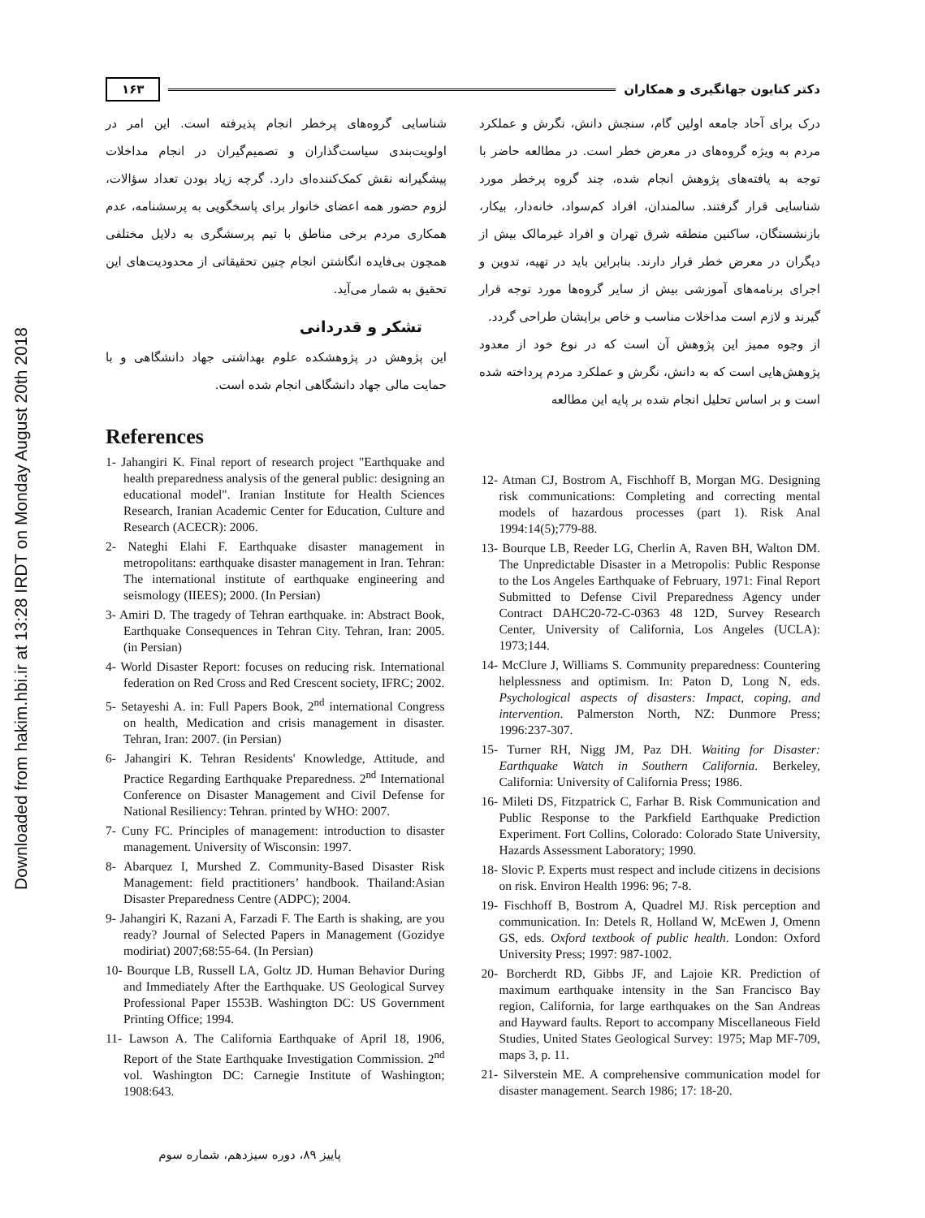Downloaded from hakim.hbi.ir at 13:28 IRDT on Monday August 20th 2018
دکتر کتایون جهانگیری و همکاران ۱۶۳
درک برای آحاد جامعه اولین گام، سنجش دانش، نگرش و عملکرد مردم به ویژه گروه‌های در معرض خطر است. در مطالعه حاضر با توجه به یافته‌های پژوهش انجام شده، چند گروه پرخطر مورد شناسایی قرار گرفتند. سالمندان، افراد کم‌سواد، خانه‌دار، بیکار، بازنشستگان، ساکنین منطقه شرق تهران و افراد غیرمالک بیش از دیگران در معرض خطر قرار دارند. بنابراین باید در تهیه، تدوین و اجرای برنامه‌های آموزشی بیش از سایر گروه‌ها مورد توجه قرار گیرند و لازم است مداخلات مناسب و خاص برایشان طراحی گردد.
از وجوه ممیز این پژوهش آن است که در نوع خود از معدود پژوهش‌هایی است که به دانش، نگرش و عملکرد مردم پرداخته شده است و بر اساس تحلیل انجام شده بر پایه این مطالعه
شناسایی گروه‌های پرخطر انجام پذیرفته است. این امر در اولویت‌بندی سیاست‌گذاران و تصمیم‌گیران در انجام مداخلات پیشگیرانه نقش کمک‌کننده‌ای دارد. گرچه زیاد بودن تعداد سؤالات، لزوم حضور همه اعضای خانوار برای پاسخگویی به پرسشنامه، عدم همکاری مردم برخی مناطق با تیم پرسشگری به دلایل مختلفی همچون بی‌فایده انگاشتن انجام چنین تحقیقاتی از محدودیت‌های این تحقیق به شمار می‌آید.
تشکر و قدردانی
این پژوهش در پژوهشکده علوم بهداشتی جهاد دانشگاهی و با حمایت مالی جهاد دانشگاهی انجام شده است.
References
1- Jahangiri K. Final report of research project "Earthquake and health preparedness analysis of the general public: designing an educational model". Iranian Institute for Health Sciences Research, Iranian Academic Center for Education, Culture and Research (ACECR): 2006.
2- Nateghi Elahi F. Earthquake disaster management in metropolitans: earthquake disaster management in Iran. Tehran: The international institute of earthquake engineering and seismology (IIEES); 2000. (In Persian)
3- Amiri D. The tragedy of Tehran earthquake. in: Abstract Book, Earthquake Consequences in Tehran City. Tehran, Iran: 2005. (in Persian)
4- World Disaster Report: focuses on reducing risk. International federation on Red Cross and Red Crescent society, IFRC; 2002.
5- Setayeshi A. in: Full Papers Book, 2<sup>nd</sup> international Congress on health, Medication and crisis management in disaster. Tehran, Iran: 2007. (in Persian)
6- Jahangiri K. Tehran Residents' Knowledge, Attitude, and Practice Regarding Earthquake Preparedness. 2<sup>nd</sup> International Conference on Disaster Management and Civil Defense for National Resiliency: Tehran. printed by WHO: 2007.
7- Cuny FC. Principles of management: introduction to disaster management. University of Wisconsin: 1997.
8- Abarquez I, Murshed Z. Community-Based Disaster Risk Management: field practitioners’ handbook. Thailand:Asian Disaster Preparedness Centre (ADPC); 2004.
9- Jahangiri K, Razani A, Farzadi F. The Earth is shaking, are you ready? Journal of Selected Papers in Management (Gozidye modiriat) 2007;68:55-64. (In Persian)
10- Bourque LB, Russell LA, Goltz JD. Human Behavior During and Immediately After the Earthquake. US Geological Survey Professional Paper 1553B. Washington DC: US Government Printing Office; 1994.
11- Lawson A. The California Earthquake of April 18, 1906, Report of the State Earthquake Investigation Commission. 2<sup>nd</sup> vol. Washington DC: Carnegie Institute of Washington; 1908:643.
12- Atman CJ, Bostrom A, Fischhoff B, Morgan MG. Designing risk communications: Completing and correcting mental models of hazardous processes (part 1). Risk Anal 1994:14(5);779-88.
13- Bourque LB, Reeder LG, Cherlin A, Raven BH, Walton DM. The Unpredictable Disaster in a Metropolis: Public Response to the Los Angeles Earthquake of February, 1971: Final Report Submitted to Defense Civil Preparedness Agency under Contract DAHC20-72-C-0363 48 12D, Survey Research Center, University of California, Los Angeles (UCLA): 1973;144.
14- McClure J, Williams S. Community preparedness: Countering helplessness and optimism. In: Paton D, Long N, eds. Psychological aspects of disasters: Impact, coping, and intervention. Palmerston North, NZ: Dunmore Press; 1996:237-307.
15- Turner RH, Nigg JM, Paz DH. Waiting for Disaster: Earthquake Watch in Southern California. Berkeley, California: University of California Press; 1986.
16- Mileti DS, Fitzpatrick C, Farhar B. Risk Communication and Public Response to the Parkfield Earthquake Prediction Experiment. Fort Collins, Colorado: Colorado State University, Hazards Assessment Laboratory; 1990.
18- Slovic P. Experts must respect and include citizens in decisions on risk. Environ Health 1996: 96; 7-8.
19- Fischhoff B, Bostrom A, Quadrel MJ. Risk perception and communication. In: Detels R, Holland W, McEwen J, Omenn GS, eds. Oxford textbook of public health. London: Oxford University Press; 1997: 987-1002.
20- Borcherdt RD, Gibbs JF, and Lajoie KR. Prediction of maximum earthquake intensity in the San Francisco Bay region, California, for large earthquakes on the San Andreas and Hayward faults. Report to accompany Miscellaneous Field Studies, United States Geological Survey: 1975; Map MF-709, maps 3, p. 11.
21- Silverstein ME. A comprehensive communication model for disaster management. Search 1986; 17: 18-20.
پاییز ۸۹، دوره سیزدهم، شماره سوم